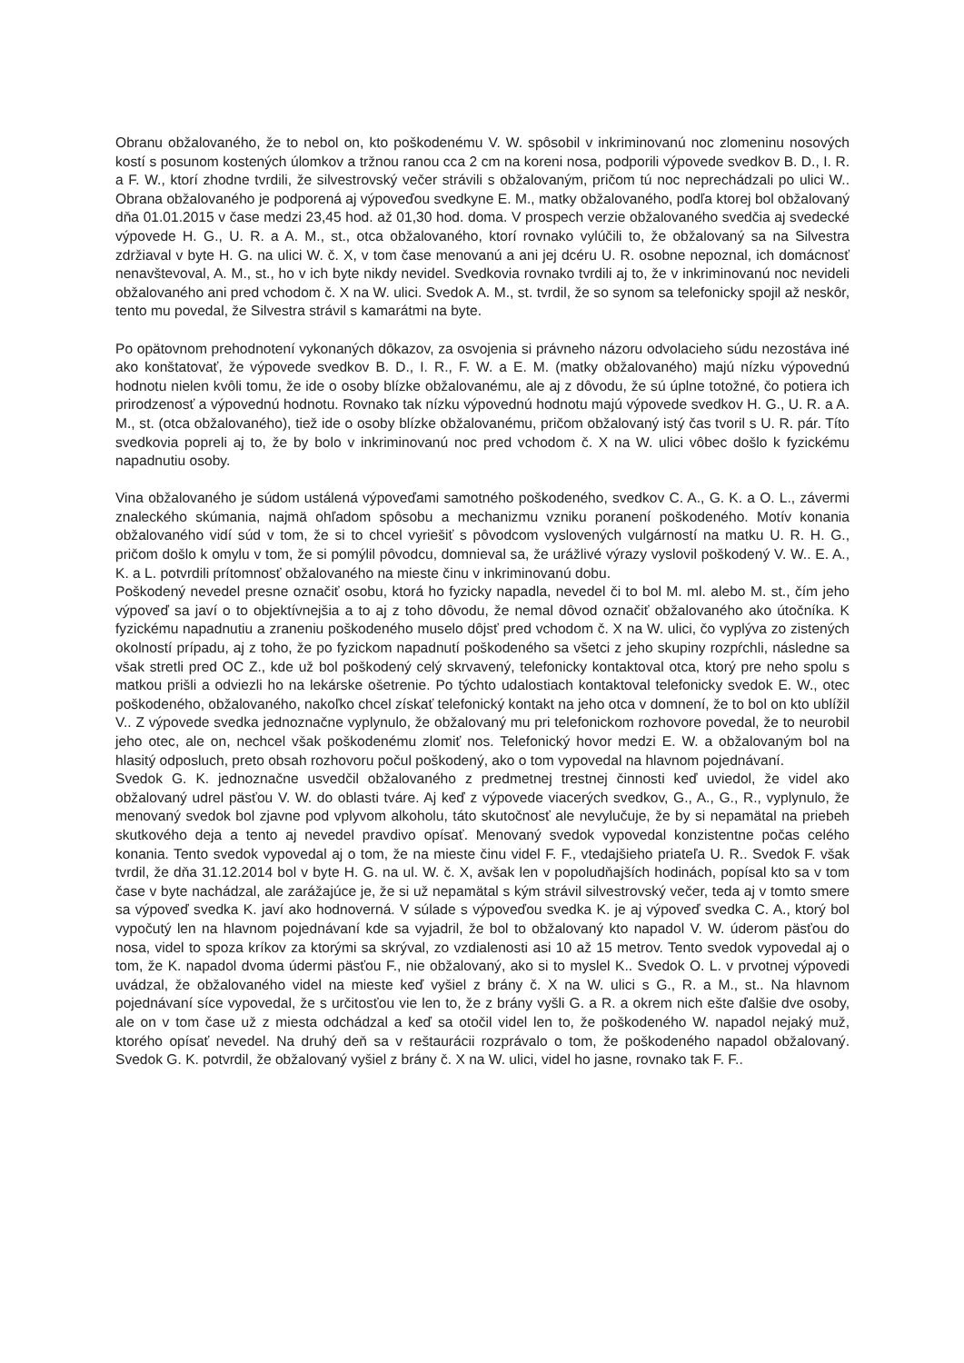Obranu obžalovaného, že to nebol on, kto poškodenému V. W. spôsobil v inkriminovanú noc zlomeninu nosových kostí s posunom kostených úlomkov a tržnou ranou cca 2 cm na koreni nosa, podporili výpovede svedkov B. D., I. R. a F. W., ktorí zhodne tvrdili, že silvestrovský večer strávili s obžalovaným, pričom tú noc neprechádzali po ulici W.. Obrana obžalovaného je podporená aj výpoveďou svedkyne E. M., matky obžalovaného, podľa ktorej bol obžalovaný dňa 01.01.2015 v čase medzi 23,45 hod. až 01,30 hod. doma. V prospech verzie obžalovaného svedčia aj svedecké výpovede H. G., U. R. a A. M., st., otca obžalovaného, ktorí rovnako vylúčili to, že obžalovaný sa na Silvestra zdržiaval v byte H. G. na ulici W. č. X, v tom čase menovanú a ani jej dcéru U. R. osobne nepoznal, ich domácnosť nenavštevoval, A. M., st., ho v ich byte nikdy nevidel. Svedkovia rovnako tvrdili aj to, že v inkriminovanú noc nevideli obžalovaného ani pred vchodom č. X na W. ulici. Svedok A. M., st. tvrdil, že so synom sa telefonicky spojil až neskôr, tento mu povedal, že Silvestra strávil s kamarátmi na byte.
Po opätovnom prehodnotení vykonaných dôkazov, za osvojenia si právneho názoru odvolacieho súdu nezostáva iné ako konštatovať, že výpovede svedkov B. D., I. R., F. W. a E. M. (matky obžalovaného) majú nízku výpovednú hodnotu nielen kvôli tomu, že ide o osoby blízke obžalovanému, ale aj z dôvodu, že sú úplne totožné, čo potiera ich prirodzenosť a výpovednú hodnotu. Rovnako tak nízku výpovednú hodnotu majú výpovede svedkov H. G., U. R. a A. M., st. (otca obžalovaného), tiež ide o osoby blízke obžalovanému, pričom obžalovaný istý čas tvoril s U. R. pár. Títo svedkovia popreli aj to, že by bolo v inkriminovanú noc pred vchodom č. X na W. ulici vôbec došlo k fyzickému napadnutiu osoby.
Vina obžalovaného je súdom ustálená výpoveďami samotného poškodeného, svedkov C. A., G. K. a O. L., závermi znaleckého skúmania, najmä ohľadom spôsobu a mechanizmu vzniku poranení poškodeného. Motív konania obžalovaného vidí súd v tom, že si to chcel vyriešiť s pôvodcom vyslovených vulgárností na matku U. R. H. G., pričom došlo k omylu v tom, že si pomýlil pôvodcu, domnieval sa, že urážlivé výrazy vyslovil poškodený V. W.. E. A., K. a L. potvrdili prítomnosť obžalovaného na mieste činu v inkriminovanú dobu.
Poškodený nevedel presne označiť osobu, ktorá ho fyzicky napadla, nevedel či to bol M. ml. alebo M. st., čím jeho výpoveď sa javí o to objektívnejšia a to aj z toho dôvodu, že nemal dôvod označiť obžalovaného ako útočníka. K fyzickému napadnutiu a zraneniu poškodeného muselo dôjsť pred vchodom č. X na W. ulici, čo vyplýva zo zistených okolností prípadu, aj z toho, že po fyzickom napadnutí poškodeného sa všetci z jeho skupiny rozpŕchli, následne sa však stretli pred OC Z., kde už bol poškodený celý skrvavený, telefonicky kontaktoval otca, ktorý pre neho spolu s matkou prišli a odviezli ho na lekárske ošetrenie. Po týchto udalostiach kontaktoval telefonicky svedok E. W., otec poškodeného, obžalovaného, nakoľko chcel získať telefonický kontakt na jeho otca v domnení, že to bol on kto ublížil V.. Z výpovede svedka jednoznačne vyplynulo, že obžalovaný mu pri telefonickom rozhovore povedal, že to neurobil jeho otec, ale on, nechcel však poškodenému zlomiť nos. Telefonický hovor medzi E. W. a obžalovaným bol na hlasitý odposluch, preto obsah rozhovoru počul poškodený, ako o tom vypovedal na hlavnom pojednávaní.
Svedok G. K. jednoznačne usvedčil obžalovaného z predmetnej trestnej činnosti keď uviedol, že videl ako obžalovaný udrel päsťou V. W. do oblasti tváre. Aj keď z výpovede viacerých svedkov, G., A., G., R., vyplynulo, že menovaný svedok bol zjavne pod vplyvom alkoholu, táto skutočnosť ale nevylučuje, že by si nepamätal na priebeh skutkového deja a tento aj nevedel pravdivo opísať. Menovaný svedok vypovedal konzistentne počas celého konania. Tento svedok vypovedal aj o tom, že na mieste činu videl F. F., vtedajšieho priateľa U. R.. Svedok F. však tvrdil, že dňa 31.12.2014 bol v byte H. G. na ul. W. č. X, avšak len v popoludňajších hodinách, popísal kto sa v tom čase v byte nachádzal, ale zarážajúce je, že si už nepamätal s kým strávil silvestrovský večer, teda aj v tomto smere sa výpoveď svedka K. javí ako hodnoverná. V súlade s výpoveďou svedka K. je aj výpoveď svedka C. A., ktorý bol vypočutý len na hlavnom pojednávaní kde sa vyjadril, že bol to obžalovaný kto napadol V. W. úderom päsťou do nosa, videl to spoza kríkov za ktorými sa skrýval, zo vzdialenosti asi 10 až 15 metrov. Tento svedok vypovedal aj o tom, že K. napadol dvoma údermi päsťou F., nie obžalovaný, ako si to myslel K.. Svedok O. L. v prvotnej výpovedi uvádzal, že obžalovaného videl na mieste keď vyšiel z brány č. X na W. ulici s G., R. a M., st.. Na hlavnom pojednávaní síce vypovedal, že s určitosťou vie len to, že z brány vyšli G. a R. a okrem nich ešte ďalšie dve osoby, ale on v tom čase už z miesta odchádzal a keď sa otočil videl len to, že poškodeného W. napadol nejaký muž, ktorého opísať nevedel. Na druhý deň sa v reštaurácii rozprávalo o tom, že poškodeného napadol obžalovaný. Svedok G. K. potvrdil, že obžalovaný vyšiel z brány č. X na W. ulici, videl ho jasne, rovnako tak F. F..